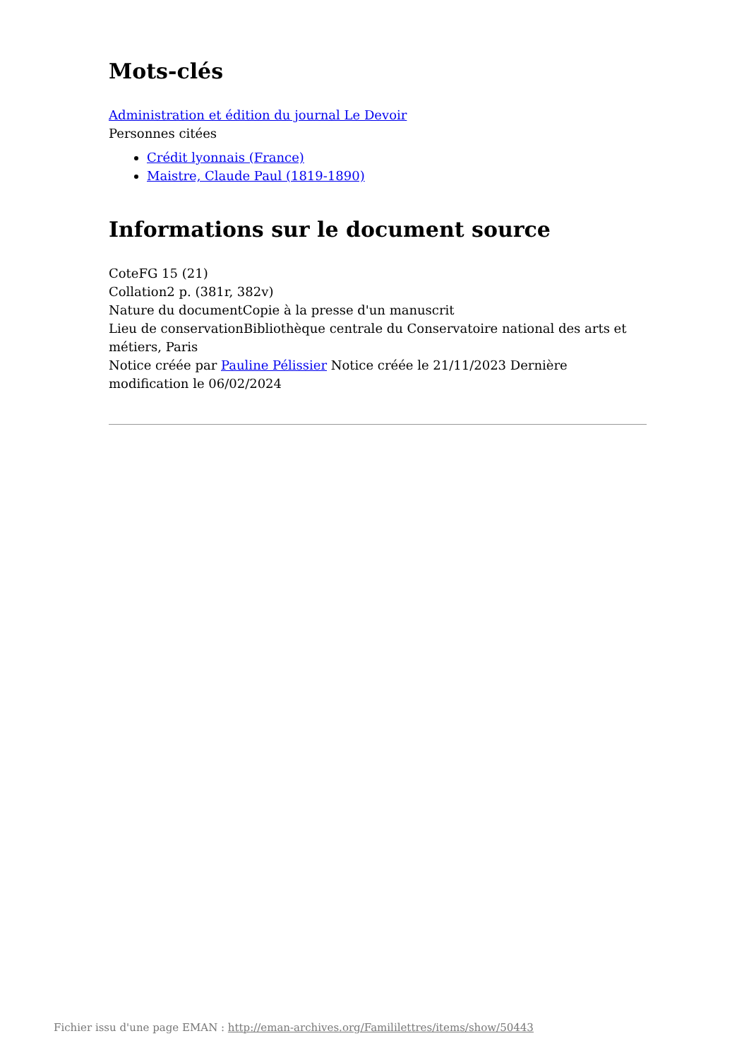Mots-clés
Administration et édition du journal Le Devoir
Personnes citées
Crédit lyonnais (France)
Maistre, Claude Paul (1819-1890)
Informations sur le document source
CoteFG 15 (21)
Collation2 p. (381r, 382v)
Nature du documentCopie à la presse d'un manuscrit
Lieu de conservationBibliothèque centrale du Conservatoire national des arts et métiers, Paris
Notice créée par Pauline Pélissier Notice créée le 21/11/2023 Dernière modification le 06/02/2024
Fichier issu d'une page EMAN : http://eman-archives.org/Famililettres/items/show/50443